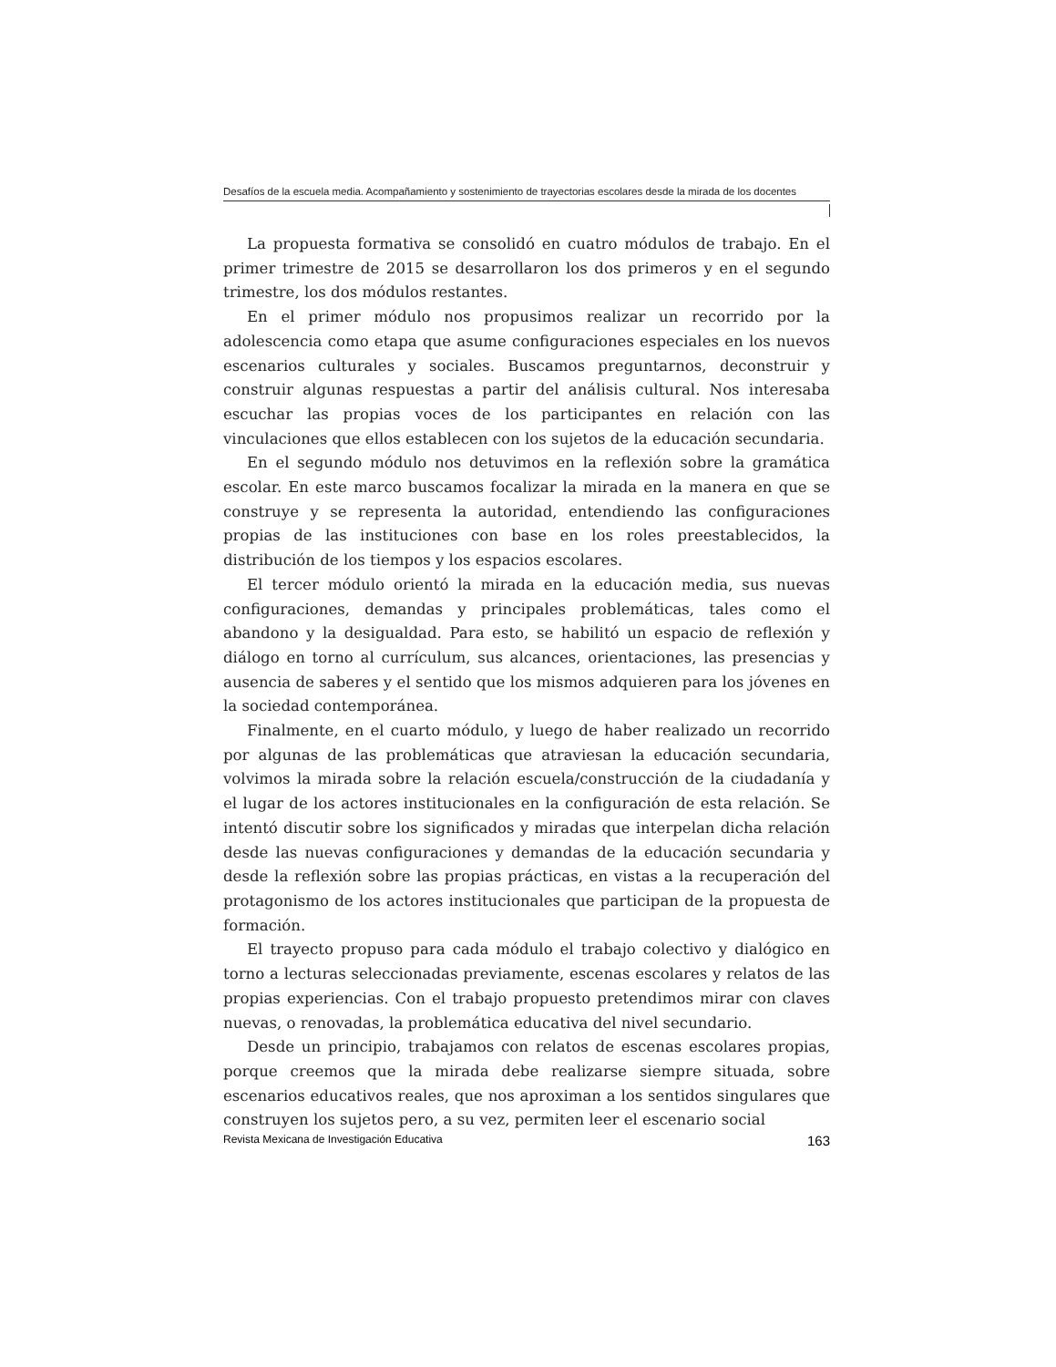Desafíos de la escuela media. Acompañamiento y sostenimiento de trayectorias escolares desde la mirada de los docentes
La propuesta formativa se consolidó en cuatro módulos de trabajo. En el primer trimestre de 2015 se desarrollaron los dos primeros y en el segundo trimestre, los dos módulos restantes.
En el primer módulo nos propusimos realizar un recorrido por la adolescencia como etapa que asume configuraciones especiales en los nuevos escenarios culturales y sociales. Buscamos preguntarnos, deconstruir y construir algunas respuestas a partir del análisis cultural. Nos interesaba escuchar las propias voces de los participantes en relación con las vinculaciones que ellos establecen con los sujetos de la educación secundaria.
En el segundo módulo nos detuvimos en la reflexión sobre la gramática escolar. En este marco buscamos focalizar la mirada en la manera en que se construye y se representa la autoridad, entendiendo las configuraciones propias de las instituciones con base en los roles preestablecidos, la distribución de los tiempos y los espacios escolares.
El tercer módulo orientó la mirada en la educación media, sus nuevas configuraciones, demandas y principales problemáticas, tales como el abandono y la desigualdad. Para esto, se habilitó un espacio de reflexión y diálogo en torno al currículum, sus alcances, orientaciones, las presencias y ausencia de saberes y el sentido que los mismos adquieren para los jóvenes en la sociedad contemporánea.
Finalmente, en el cuarto módulo, y luego de haber realizado un recorrido por algunas de las problemáticas que atraviesan la educación secundaria, volvimos la mirada sobre la relación escuela/construcción de la ciudadanía y el lugar de los actores institucionales en la configuración de esta relación. Se intentó discutir sobre los significados y miradas que interpelan dicha relación desde las nuevas configuraciones y demandas de la educación secundaria y desde la reflexión sobre las propias prácticas, en vistas a la recuperación del protagonismo de los actores institucionales que participan de la propuesta de formación.
El trayecto propuso para cada módulo el trabajo colectivo y dialógico en torno a lecturas seleccionadas previamente, escenas escolares y relatos de las propias experiencias. Con el trabajo propuesto pretendimos mirar con claves nuevas, o renovadas, la problemática educativa del nivel secundario.
Desde un principio, trabajamos con relatos de escenas escolares propias, porque creemos que la mirada debe realizarse siempre situada, sobre escenarios educativos reales, que nos aproximan a los sentidos singulares que construyen los sujetos pero, a su vez, permiten leer el escenario social
Revista Mexicana de Investigación Educativa 163